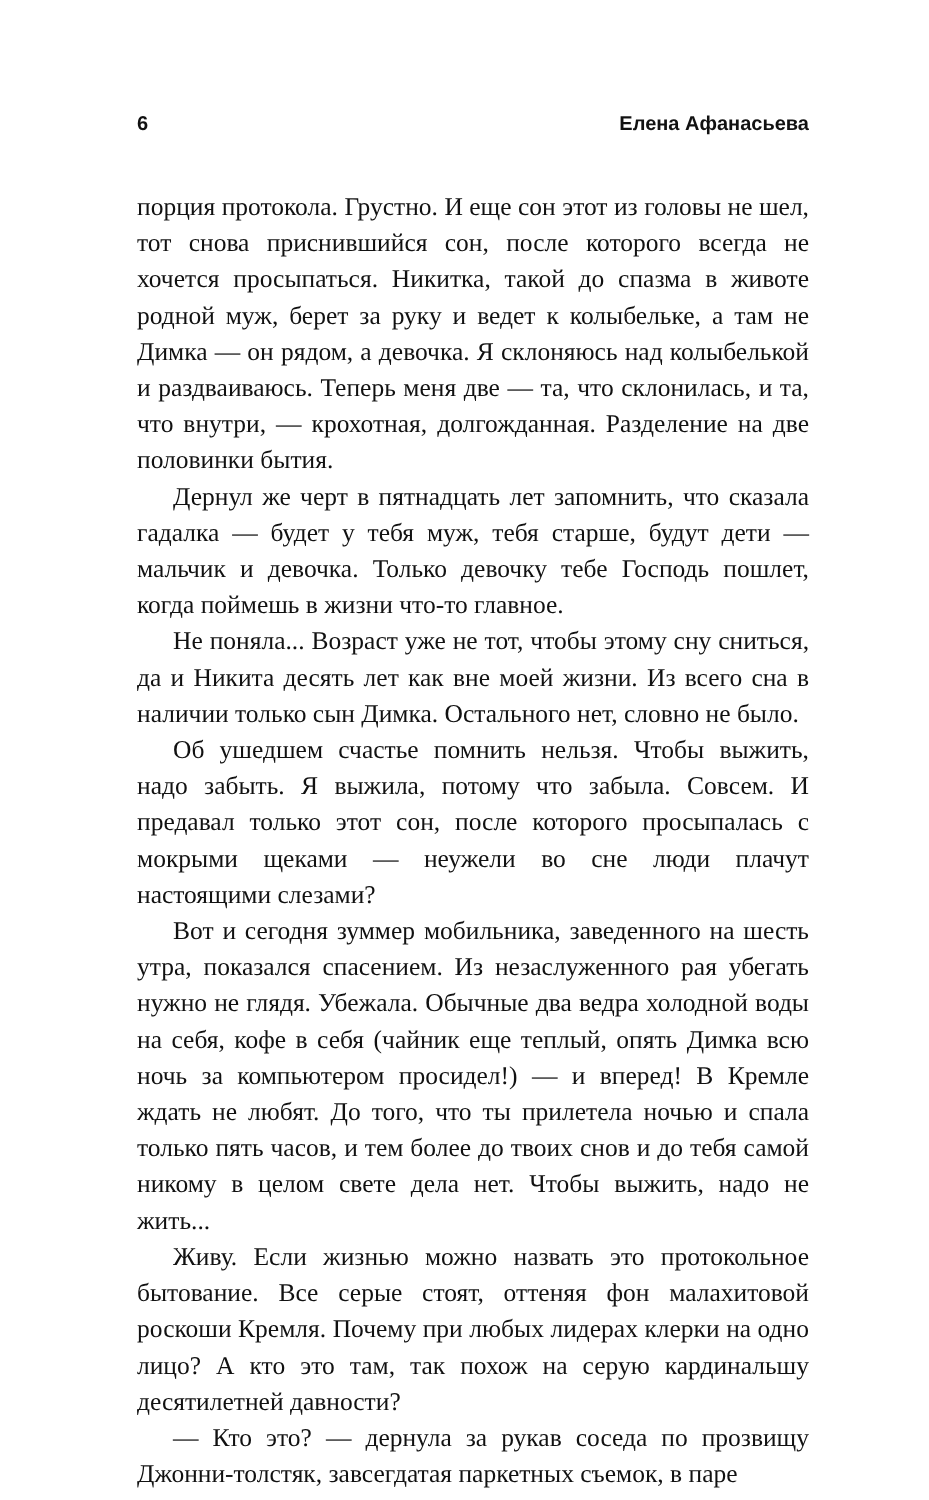6 Елена Афанасьева
порция протокола. Грустно. И еще сон этот из головы не шел, тот снова приснившийся сон, после которого всегда не хочется просыпаться. Никитка, такой до спазма в животе родной муж, берет за руку и ведет к колыбельке, а там не Димка — он рядом, а девочка. Я склоняюсь над колыбелькой и раздваиваюсь. Теперь меня две — та, что склонилась, и та, что внутри, — крохотная, долгожданная. Разделение на две половинки бытия.
Дернул же черт в пятнадцать лет запомнить, что сказала гадалка — будет у тебя муж, тебя старше, будут дети — мальчик и девочка. Только девочку тебе Господь пошлет, когда поймешь в жизни что-то главное.
Не поняла... Возраст уже не тот, чтобы этому сну сниться, да и Никита десять лет как вне моей жизни. Из всего сна в наличии только сын Димка. Остального нет, словно не было.
Об ушедшем счастье помнить нельзя. Чтобы выжить, надо забыть. Я выжила, потому что забыла. Совсем. И предавал только этот сон, после которого просыпалась с мокрыми щеками — неужели во сне люди плачут настоящими слезами?
Вот и сегодня зуммер мобильника, заведенного на шесть утра, показался спасением. Из незаслуженного рая убегать нужно не глядя. Убежала. Обычные два ведра холодной воды на себя, кофе в себя (чайник еще теплый, опять Димка всю ночь за компьютером просидел!) — и вперед! В Кремле ждать не любят. До того, что ты прилетела ночью и спала только пять часов, и тем более до твоих снов и до тебя самой никому в целом свете дела нет. Чтобы выжить, надо не жить...
Живу. Если жизнью можно назвать это протокольное бытование. Все серые стоят, оттеняя фон малахитовой роскоши Кремля. Почему при любых лидерах клерки на одно лицо? А кто это там, так похож на серую кардинальшу десятилетней давности?
— Кто это? — дернула за рукав соседа по прозвищу Джонни-толстяк, завсегдатая паркетных съемок, в паре